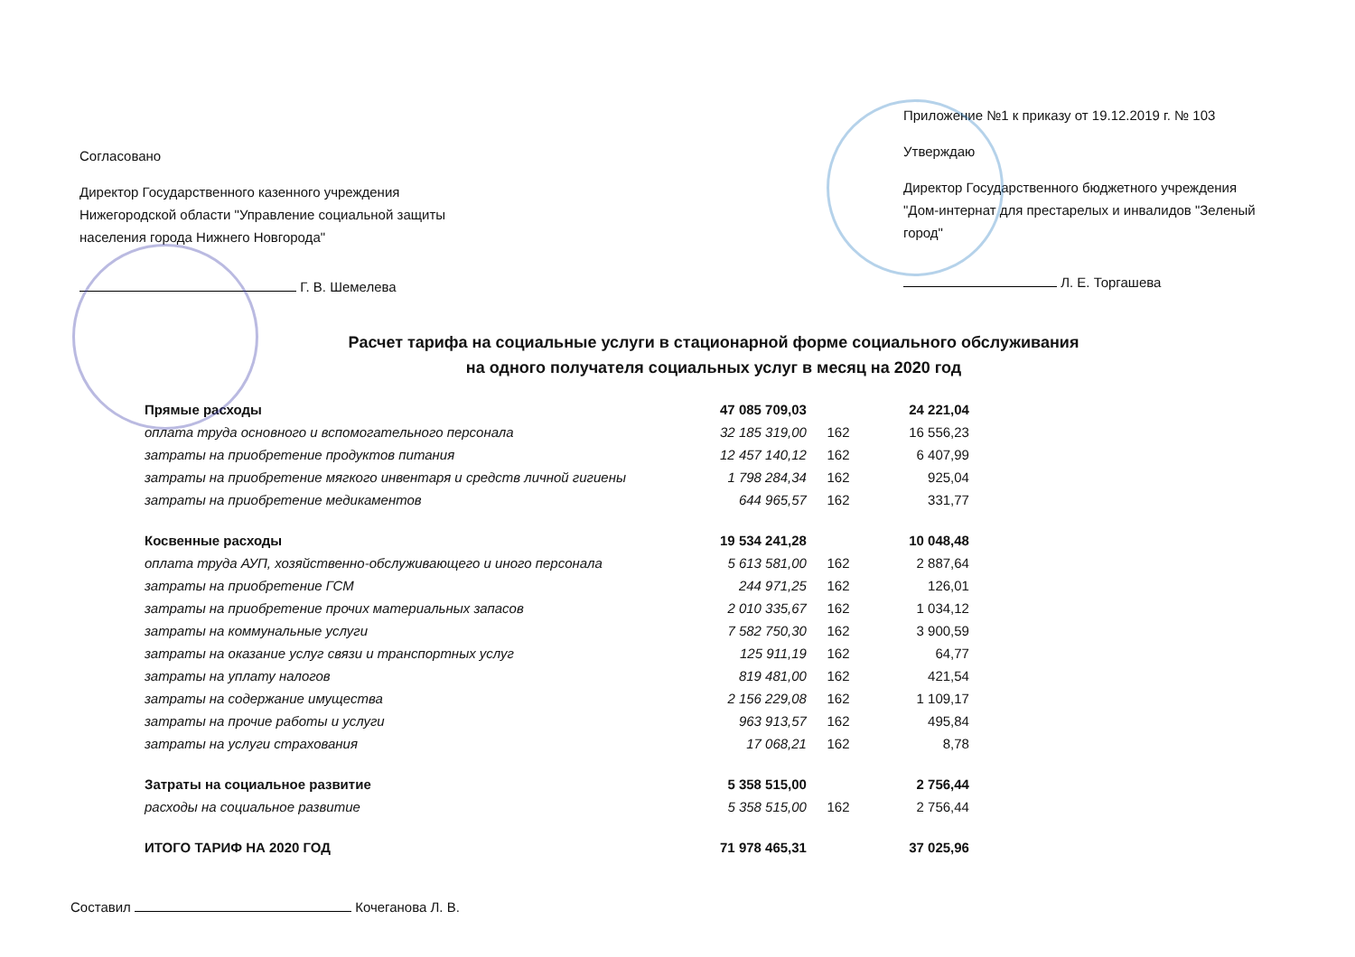Согласовано
Директор Государственного казенного учреждения Нижегородской области "Управление социальной защиты населения города Нижнего Новгорода"
Г. В. Шемелева
Приложение №1 к приказу от 19.12.2019 г. № 103
Утверждаю
Директор Государственного бюджетного учреждения "Дом-интернат для престарелых и инвалидов "Зеленый город"
Л. Е. Торгашева
Расчет тарифа на социальные услуги в стационарной форме социального обслуживания
на одного получателя социальных услуг в месяц на 2020 год
| Прямые расходы | 47 085 709,03 | | 24 221,04 |
| оплата труда основного и вспомогательного персонала | 32 185 319,00 | 162 | 16 556,23 |
| затраты на приобретение продуктов питания | 12 457 140,12 | 162 | 6 407,99 |
| затраты на приобретение мягкого инвентаря и средств личной гигиены | 1 798 284,34 | 162 | 925,04 |
| затраты на приобретение медикаментов | 644 965,57 | 162 | 331,77 |
| Косвенные расходы | 19 534 241,28 | | 10 048,48 |
| оплата труда АУП, хозяйственно-обслуживающего и иного персонала | 5 613 581,00 | 162 | 2 887,64 |
| затраты на приобретение ГСМ | 244 971,25 | 162 | 126,01 |
| затраты на приобретение прочих материальных запасов | 2 010 335,67 | 162 | 1 034,12 |
| затраты на коммунальные услуги | 7 582 750,30 | 162 | 3 900,59 |
| затраты на оказание услуг связи и транспортных услуг | 125 911,19 | 162 | 64,77 |
| затраты на уплату налогов | 819 481,00 | 162 | 421,54 |
| затраты на содержание имущества | 2 156 229,08 | 162 | 1 109,17 |
| затраты на прочие работы и услуги | 963 913,57 | 162 | 495,84 |
| затраты на услуги страхования | 17 068,21 | 162 | 8,78 |
| Затраты на социальное развитие | 5 358 515,00 | | 2 756,44 |
| расходы на социальное развитие | 5 358 515,00 | 162 | 2 756,44 |
| ИТОГО ТАРИФ НА 2020 ГОД | 71 978 465,31 | | 37 025,96 |
Составил Кочеганова Л. В.